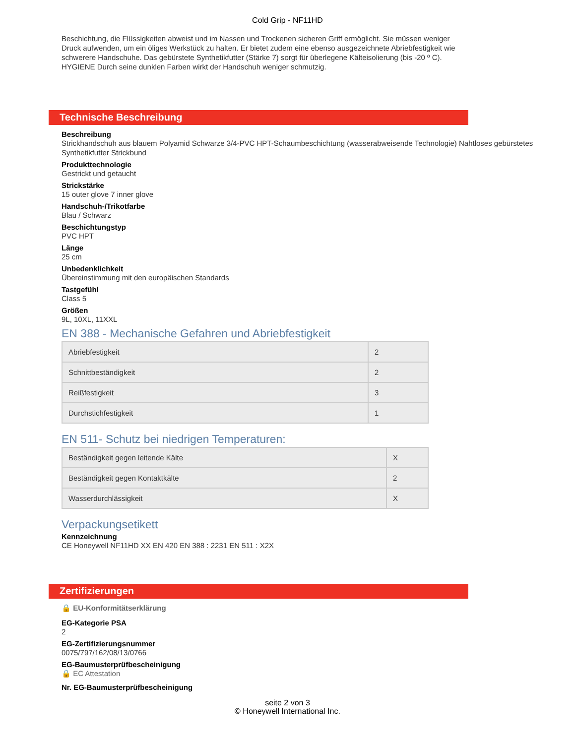Cold Grip - NF11HD
Beschichtung, die Flüssigkeiten abweist und im Nassen und Trockenen sicheren Griff ermöglicht. Sie müssen weniger Druck aufwenden, um ein öliges Werkstück zu halten. Er bietet zudem eine ebenso ausgezeichnete Abriebfestigkeit wie schwerere Handschuhe. Das gebürstete Synthetikfutter (Stärke 7) sorgt für überlegene Kälteisolierung (bis -20 º C). HYGIENE Durch seine dunklen Farben wirkt der Handschuh weniger schmutzig.
Technische Beschreibung
Beschreibung
Strickhandschuh aus blauem Polyamid Schwarze 3/4-PVC HPT-Schaumbeschichtung (wasserabweisende Technologie) Nahtloses gebürstetes Synthetikfutter Strickbund
Produkttechnologie
Gestrickt und getaucht
Strickstärke
15 outer glove 7 inner glove
Handschuh-/Trikotfarbe
Blau / Schwarz
Beschichtungstyp
PVC HPT
Länge
25 cm
Unbedenklichkeit
Übereinstimmung mit den europäischen Standards
Tastgefühl
Class 5
Größen
9L, 10XL, 11XXL
EN 388 - Mechanische Gefahren und Abriebfestigkeit
| Abriebfestigkeit | 2 |
| Schnittbeständigkeit | 2 |
| Reißfestigkeit | 3 |
| Durchstichfestigkeit | 1 |
EN 511- Schutz bei niedrigen Temperaturen:
| Beständigkeit gegen leitende Kälte | X |
| Beständigkeit gegen Kontaktkälte | 2 |
| Wasserdurchlässigkeit | X |
Verpackungsetikett
Kennzeichnung
CE Honeywell NF11HD XX EN 420 EN 388 : 2231 EN 511 : X2X
Zertifizierungen
🔒 EU-Konformitätserklärung
EG-Kategorie PSA
2
EG-Zertifizierungsnummer
0075/797/162/08/13/0766
EG-Baumusterprüfbescheinigung
🔒 EC Attestation
Nr. EG-Baumusterprüfbescheinigung
seite 2 von 3
© Honeywell International Inc.